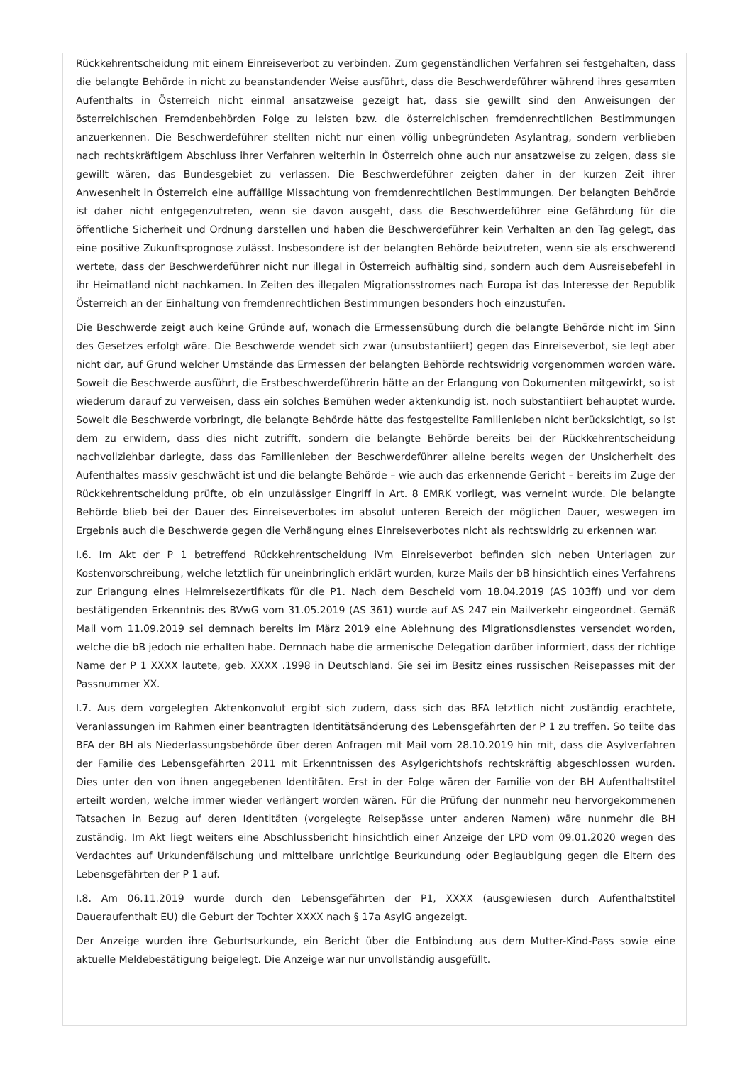Rückkehrentscheidung mit einem Einreiseverbot zu verbinden. Zum gegenständlichen Verfahren sei festgehalten, dass die belangte Behörde in nicht zu beanstandender Weise ausführt, dass die Beschwerdeführer während ihres gesamten Aufenthalts in Österreich nicht einmal ansatzweise gezeigt hat, dass sie gewillt sind den Anweisungen der österreichischen Fremdenbehörden Folge zu leisten bzw. die österreichischen fremdenrechtlichen Bestimmungen anzuerkennen. Die Beschwerdeführer stellten nicht nur einen völlig unbegründeten Asylantrag, sondern verblieben nach rechtskräftigem Abschluss ihrer Verfahren weiterhin in Österreich ohne auch nur ansatzweise zu zeigen, dass sie gewillt wären, das Bundesgebiet zu verlassen. Die Beschwerdeführer zeigten daher in der kurzen Zeit ihrer Anwesenheit in Österreich eine auffällige Missachtung von fremdenrechtlichen Bestimmungen. Der belangten Behörde ist daher nicht entgegenzutreten, wenn sie davon ausgeht, dass die Beschwerdeführer eine Gefährdung für die öffentliche Sicherheit und Ordnung darstellen und haben die Beschwerdeführer kein Verhalten an den Tag gelegt, das eine positive Zukunftsprognose zulässt. Insbesondere ist der belangten Behörde beizutreten, wenn sie als erschwerend wertete, dass der Beschwerdeführer nicht nur illegal in Österreich aufhältig sind, sondern auch dem Ausreisebefehl in ihr Heimatland nicht nachkamen. In Zeiten des illegalen Migrationsstromes nach Europa ist das Interesse der Republik Österreich an der Einhaltung von fremdenrechtlichen Bestimmungen besonders hoch einzustufen.
Die Beschwerde zeigt auch keine Gründe auf, wonach die Ermessensübung durch die belangte Behörde nicht im Sinn des Gesetzes erfolgt wäre. Die Beschwerde wendet sich zwar (unsubstantiiert) gegen das Einreiseverbot, sie legt aber nicht dar, auf Grund welcher Umstände das Ermessen der belangten Behörde rechtswidrig vorgenommen worden wäre. Soweit die Beschwerde ausführt, die Erstbeschwerdeführerin hätte an der Erlangung von Dokumenten mitgewirkt, so ist wiederum darauf zu verweisen, dass ein solches Bemühen weder aktenkundig ist, noch substantiiert behauptet wurde. Soweit die Beschwerde vorbringt, die belangte Behörde hätte das festgestellte Familienleben nicht berücksichtigt, so ist dem zu erwidern, dass dies nicht zutrifft, sondern die belangte Behörde bereits bei der Rückkehrentscheidung nachvollziehbar darlegte, dass das Familienleben der Beschwerdeführer alleine bereits wegen der Unsicherheit des Aufenthaltes massiv geschwächt ist und die belangte Behörde – wie auch das erkennende Gericht – bereits im Zuge der Rückkehrentscheidung prüfte, ob ein unzulässiger Eingriff in Art. 8 EMRK vorliegt, was verneint wurde. Die belangte Behörde blieb bei der Dauer des Einreiseverbotes im absolut unteren Bereich der möglichen Dauer, weswegen im Ergebnis auch die Beschwerde gegen die Verhängung eines Einreiseverbotes nicht als rechtswidrig zu erkennen war.
I.6. Im Akt der P 1 betreffend Rückkehrentscheidung iVm Einreiseverbot befinden sich neben Unterlagen zur Kostenvorschreibung, welche letztlich für uneinbringlich erklärt wurden, kurze Mails der bB hinsichtlich eines Verfahrens zur Erlangung eines Heimreisezertifikats für die P1. Nach dem Bescheid vom 18.04.2019 (AS 103ff) und vor dem bestätigenden Erkenntnis des BVwG vom 31.05.2019 (AS 361) wurde auf AS 247 ein Mailverkehr eingeordnet. Gemäß Mail vom 11.09.2019 sei demnach bereits im März 2019 eine Ablehnung des Migrationsdienstes versendet worden, welche die bB jedoch nie erhalten habe. Demnach habe die armenische Delegation darüber informiert, dass der richtige Name der P 1 XXXX lautete, geb. XXXX .1998 in Deutschland. Sie sei im Besitz eines russischen Reisepasses mit der Passnummer XX.
I.7. Aus dem vorgelegten Aktenkonvolut ergibt sich zudem, dass sich das BFA letztlich nicht zuständig erachtete, Veranlassungen im Rahmen einer beantragten Identitätsänderung des Lebensgefährten der P 1 zu treffen. So teilte das BFA der BH als Niederlassungsbehörde über deren Anfragen mit Mail vom 28.10.2019 hin mit, dass die Asylverfahren der Familie des Lebensgefährten 2011 mit Erkenntnissen des Asylgerichtshofs rechtskräftig abgeschlossen wurden. Dies unter den von ihnen angegebenen Identitäten. Erst in der Folge wären der Familie von der BH Aufenthaltstitel erteilt worden, welche immer wieder verlängert worden wären. Für die Prüfung der nunmehr neu hervorgekommenen Tatsachen in Bezug auf deren Identitäten (vorgelegte Reisepässe unter anderen Namen) wäre nunmehr die BH zuständig. Im Akt liegt weiters eine Abschlussbericht hinsichtlich einer Anzeige der LPD vom 09.01.2020 wegen des Verdachtes auf Urkundenfälschung und mittelbare unrichtige Beurkundung oder Beglaubigung gegen die Eltern des Lebensgefährten der P 1 auf.
I.8. Am 06.11.2019 wurde durch den Lebensgefährten der P1, XXXX (ausgewiesen durch Aufenthaltstitel Daueraufenthalt EU) die Geburt der Tochter XXXX nach § 17a AsylG angezeigt.
Der Anzeige wurden ihre Geburtsurkunde, ein Bericht über die Entbindung aus dem Mutter-Kind-Pass sowie eine aktuelle Meldebestätigung beigelegt. Die Anzeige war nur unvollständig ausgefüllt.